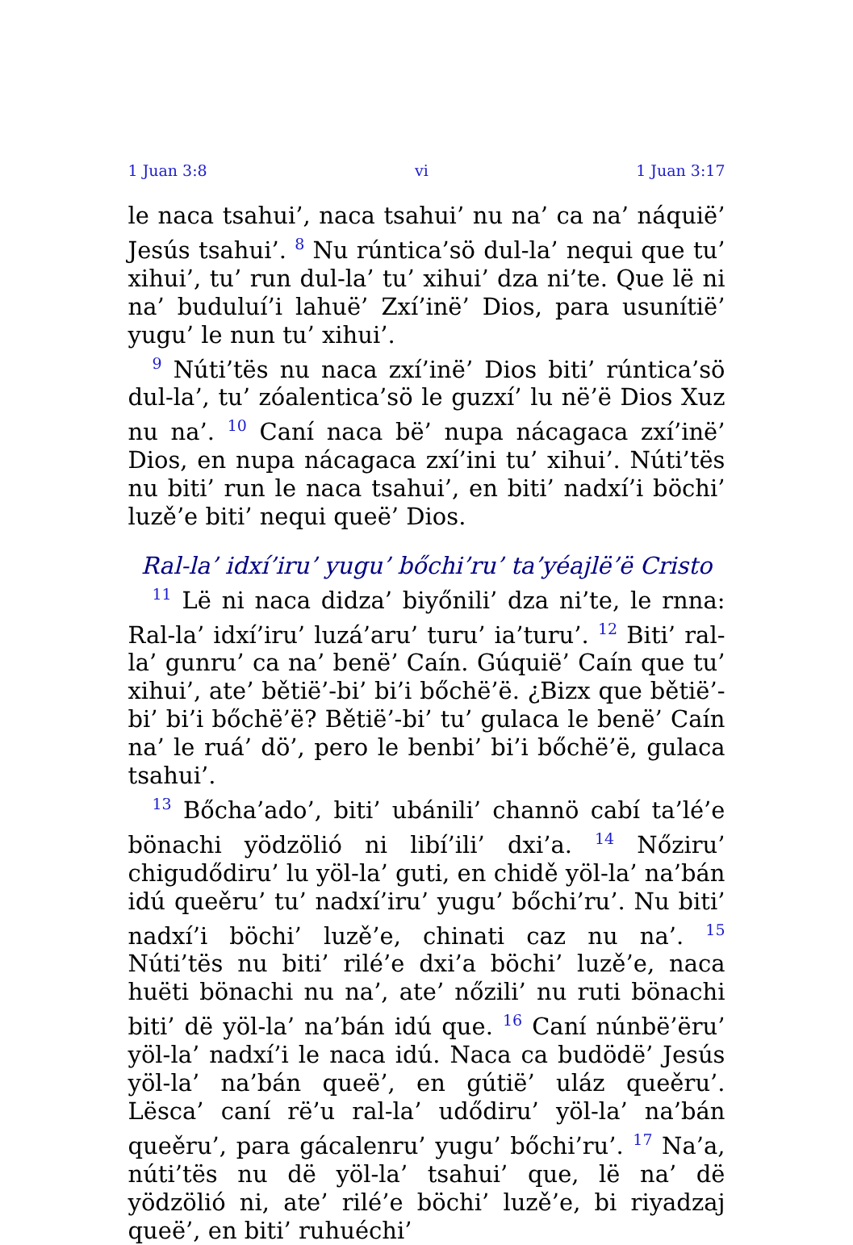1 Juan 3:8 vi 1 Juan 3:17
le naca tsahui’, naca tsahui’ nu na’ ca na’ náquië’ Jesús tsahui’. <sup>8</sup> Nu rúntica’sö dul-la’ nequi que tu’ xihui’, tu’ run dul-la’ tu’ xihui’ dza ni’te. Que lë ni na’ buduluí’i lahuë’ Zxí’inë’ Dios, para usunítië’ yugu’ le nun tu’ xihui’.
<sup>9</sup> Núti’tës nu naca zxí’inë’ Dios biti’ rúntica’sö dul-la’, tu’ zóalentica’sö le guzxí’ lu në’ë Dios Xuz nu na’. <sup>10</sup> Caní naca bë’ nupa nácagaca zxí’inë’ Dios, en nupa nácagaca zxí’ini tu’ xihui’. Núti’tës nu biti’ run le naca tsahui’, en biti’ nadxí’i böchi’ luzě’e biti’ nequi queë’ Dios.
Ral-la’ idxí’iru’ yugu’ bőchi’ru’ ta’yéajlë’ë Cristo
<sup>11</sup> Lë ni naca didza’ biyőnili’ dza ni’te, le rnna: Ral-la’ idxí’iru’ luzá’aru’ turu’ ia’turu’. <sup>12</sup> Biti’ ral-la’ gunru’ ca na’ benë’ Caín. Gúquië’ Caín que tu’ xihui’, ate’ bětië’-bi’ bi’i bőchë’ë. ¿Bizx que bětië’-bi’ bi’i bőchë’ë? Bětië’-bi’ tu’ gulaca le benë’ Caín na’ le ruá’ dö’, pero le benbi’ bi’i bőchë’ë, gulaca tsahui’.
<sup>13</sup> Bőcha’ado’, biti’ ubánili’ channö cabí ta’lé’e bönachi yödzölió ni libí’ili’ dxi’a. <sup>14</sup> Nőziru’ chigudődiru’ lu yöl-la’ guti, en chidě yöl-la’ na’bán idú queěru’ tu’ nadxí’iru’ yugu’ bőchi’ru’. Nu biti’ nadxí’i böchi’ luzě’e, chinati caz nu na’. <sup>15</sup> Núti’tës nu biti’ rilé’e dxi’a böchi’ luzě’e, naca huëti bönachi nu na’, ate’ nőzili’ nu ruti bönachi biti’ dë yöl-la’ na’bán idú que. <sup>16</sup> Caní núnbë’ëru’ yöl-la’ nadxí’i le naca idú. Naca ca budödë’ Jesús yöl-la’ na’bán queë’, en gútië’ uláz queěru’. Lësca’ caní rë’u ral-la’ udődiru’ yöl-la’ na’bán queěru’, para gácalenru’ yugu’ bőchi’ru’. <sup>17</sup> Na’a, núti’tës nu dë yöl-la’ tsahui’ que, lë na’ dë yödzölió ni, ate’ rilé’e böchi’ luzě’e, bi riyadzaj queë’, en biti’ ruhuéchi’